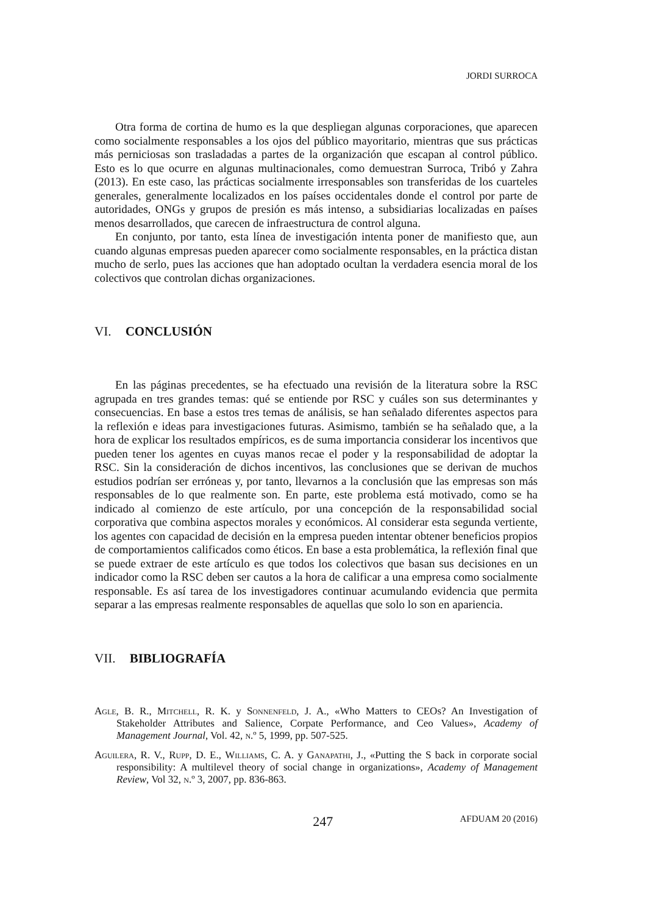JORDI SURROCA
Otra forma de cortina de humo es la que despliegan algunas corporaciones, que aparecen como socialmente responsables a los ojos del público mayoritario, mientras que sus prácticas más perniciosas son trasladadas a partes de la organización que escapan al control público. Esto es lo que ocurre en algunas multinacionales, como demuestran Surroca, Tribó y Zahra (2013). En este caso, las prácticas socialmente irresponsables son transferidas de los cuarteles generales, generalmente localizados en los países occidentales donde el control por parte de autoridades, ONGs y grupos de presión es más intenso, a subsidiarias localizadas en países menos desarrollados, que carecen de infraestructura de control alguna.
En conjunto, por tanto, esta línea de investigación intenta poner de manifiesto que, aun cuando algunas empresas pueden aparecer como socialmente responsables, en la práctica distan mucho de serlo, pues las acciones que han adoptado ocultan la verdadera esencia moral de los colectivos que controlan dichas organizaciones.
VI. CONCLUSIÓN
En las páginas precedentes, se ha efectuado una revisión de la literatura sobre la RSC agrupada en tres grandes temas: qué se entiende por RSC y cuáles son sus determinantes y consecuencias. En base a estos tres temas de análisis, se han señalado diferentes aspectos para la reflexión e ideas para investigaciones futuras. Asimismo, también se ha señalado que, a la hora de explicar los resultados empíricos, es de suma importancia considerar los incentivos que pueden tener los agentes en cuyas manos recae el poder y la responsabilidad de adoptar la RSC. Sin la consideración de dichos incentivos, las conclusiones que se derivan de muchos estudios podrían ser erróneas y, por tanto, llevarnos a la conclusión que las empresas son más responsables de lo que realmente son. En parte, este problema está motivado, como se ha indicado al comienzo de este artículo, por una concepción de la responsabilidad social corporativa que combina aspectos morales y económicos. Al considerar esta segunda vertiente, los agentes con capacidad de decisión en la empresa pueden intentar obtener beneficios propios de comportamientos calificados como éticos. En base a esta problemática, la reflexión final que se puede extraer de este artículo es que todos los colectivos que basan sus decisiones en un indicador como la RSC deben ser cautos a la hora de calificar a una empresa como socialmente responsable. Es así tarea de los investigadores continuar acumulando evidencia que permita separar a las empresas realmente responsables de aquellas que solo lo son en apariencia.
VII. BIBLIOGRAFÍA
Agle, B. R., Mitchell, R. K. y Sonnenfeld, J. A., «Who Matters to CEOs? An Investigation of Stakeholder Attributes and Salience, Corpate Performance, and Ceo Values», Academy of Management Journal, Vol. 42, n.º 5, 1999, pp. 507-525.
Aguilera, R. V., Rupp, D. E., Williams, C. A. y Ganapathi, J., «Putting the S back in corporate social responsibility: A multilevel theory of social change in organizations», Academy of Management Review, Vol 32, n.º 3, 2007, pp. 836-863.
247 AFDUAM 20 (2016)